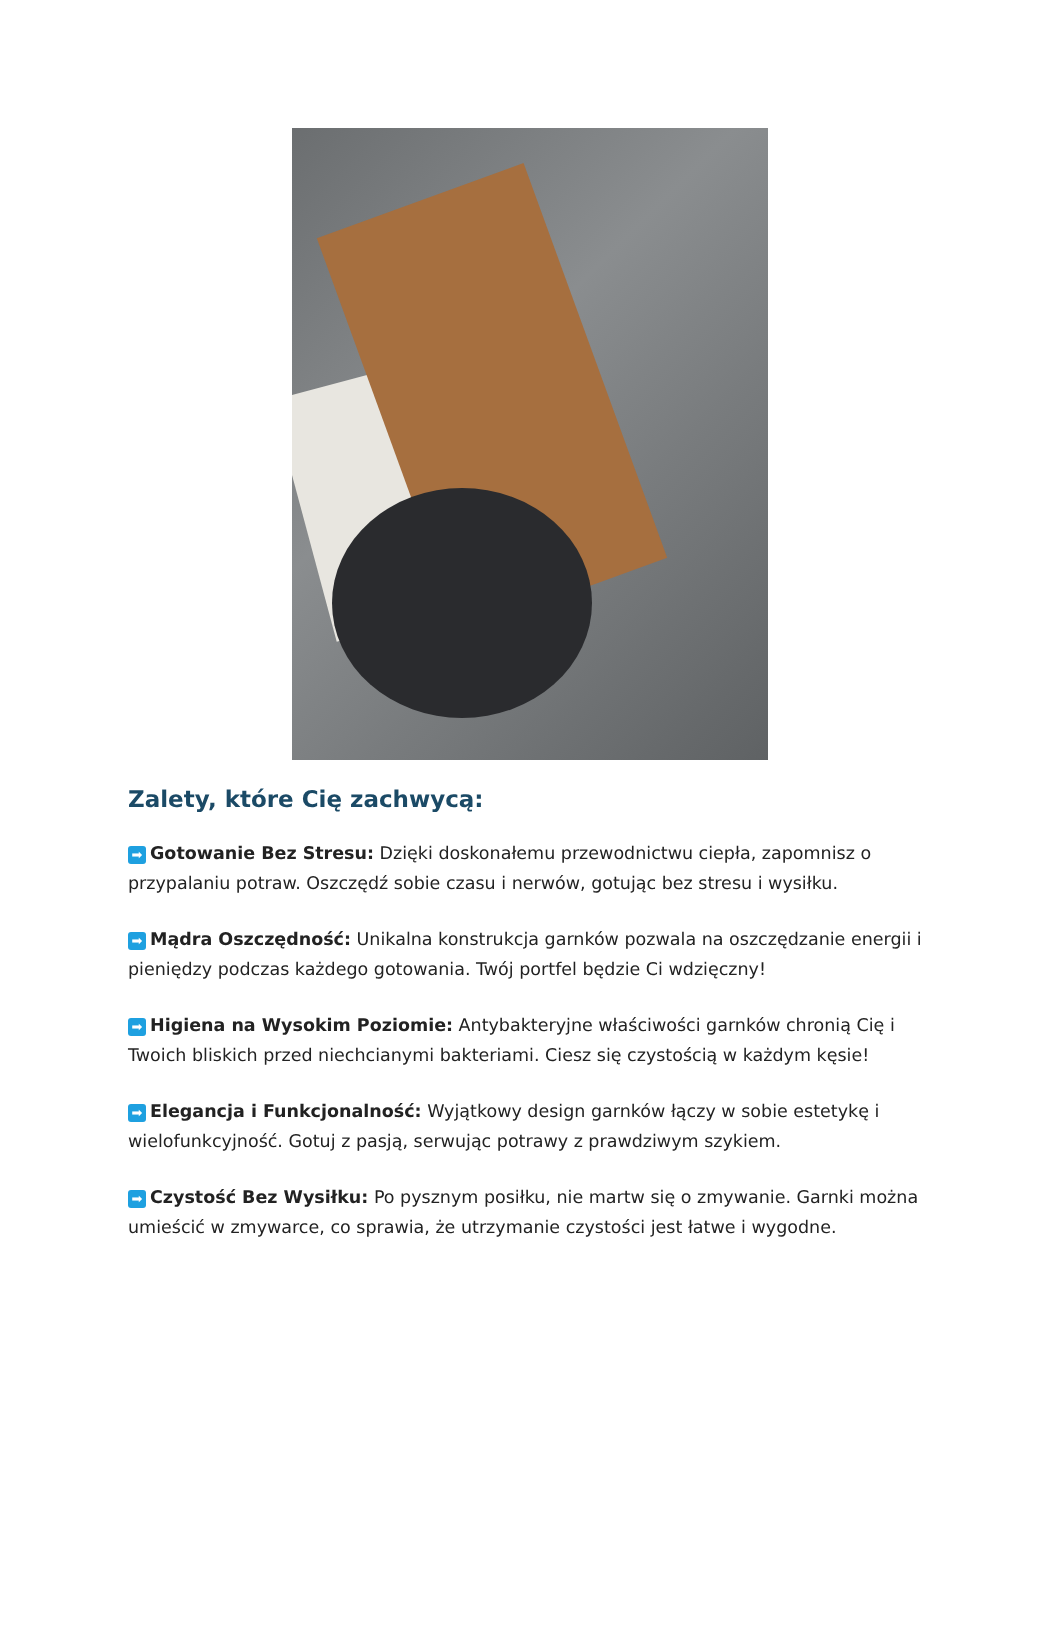Zalety, które Cię zachwycą:
➡ Gotowanie Bez Stresu: Dzięki doskonałemu przewodnictwu ciepła, zapomnisz o przypalaniu potraw. Oszczędź sobie czasu i nerwów, gotując bez stresu i wysiłku.
➡ Mądra Oszczędność: Unikalna konstrukcja garnków pozwala na oszczędzanie energii i pieniędzy podczas każdego gotowania. Twój portfel będzie Ci wdzięczny!
➡ Higiena na Wysokim Poziomie: Antybakteryjne właściwości garnków chronią Cię i Twoich bliskich przed niechcianymi bakteriami. Ciesz się czystością w każdym kęsie!
➡ Elegancja i Funkcjonalność: Wyjątkowy design garnków łączy w sobie estetykę i wielofunkcyjność. Gotuj z pasją, serwując potrawy z prawdziwym szykiem.
➡ Czystość Bez Wysiłku: Po pysznym posiłku, nie martw się o zmywanie. Garnki można umieścić w zmywarce, co sprawia, że utrzymanie czystości jest łatwe i wygodne.